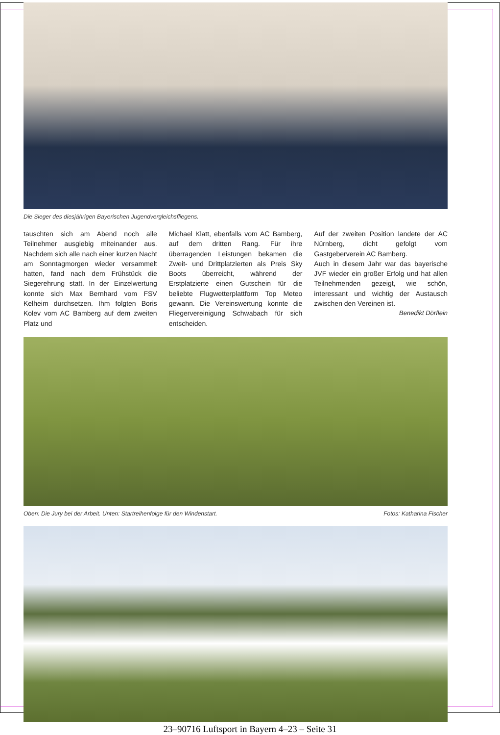Die Sieger des diesjährigen Bayerischen Jugendvergleichsfliegens.
tauschten sich am Abend noch alle Teilnehmer ausgiebig miteinander aus. Nachdem sich alle nach einer kurzen Nacht am Sonntagmorgen wieder versammelt hatten, fand nach dem Frühstück die Siegerehrung statt. In der Einzelwertung konnte sich Max Bernhard vom FSV Kelheim durchsetzen. Ihm folgten Boris Kolev vom AC Bamberg auf dem zweiten Platz und
Michael Klatt, ebenfalls vom AC Bamberg, auf dem dritten Rang. Für ihre überragenden Leistungen bekamen die Zweit- und Drittplatzierten als Preis Sky Boots überreicht, während der Erstplatzierte einen Gutschein für die beliebte Flugwetterplattform Top Meteo gewann. Die Vereinswertung konnte die Fliegervereinigung Schwabach für sich entscheiden.
Auf der zweiten Position landete der AC Nürnberg, dicht gefolgt vom Gastgeberverein AC Bamberg.
Auch in diesem Jahr war das bayerische JVF wieder ein großer Erfolg und hat allen Teilnehmenden gezeigt, wie schön, interessant und wichtig der Austausch zwischen den Vereinen ist.
Benedikt Dörflein
Oben: Die Jury bei der Arbeit. Unten: Startreihenfolge für den Windenstart. Fotos: Katharina Fischer
23–90716 Luftsport in Bayern 4–23 – Seite 31